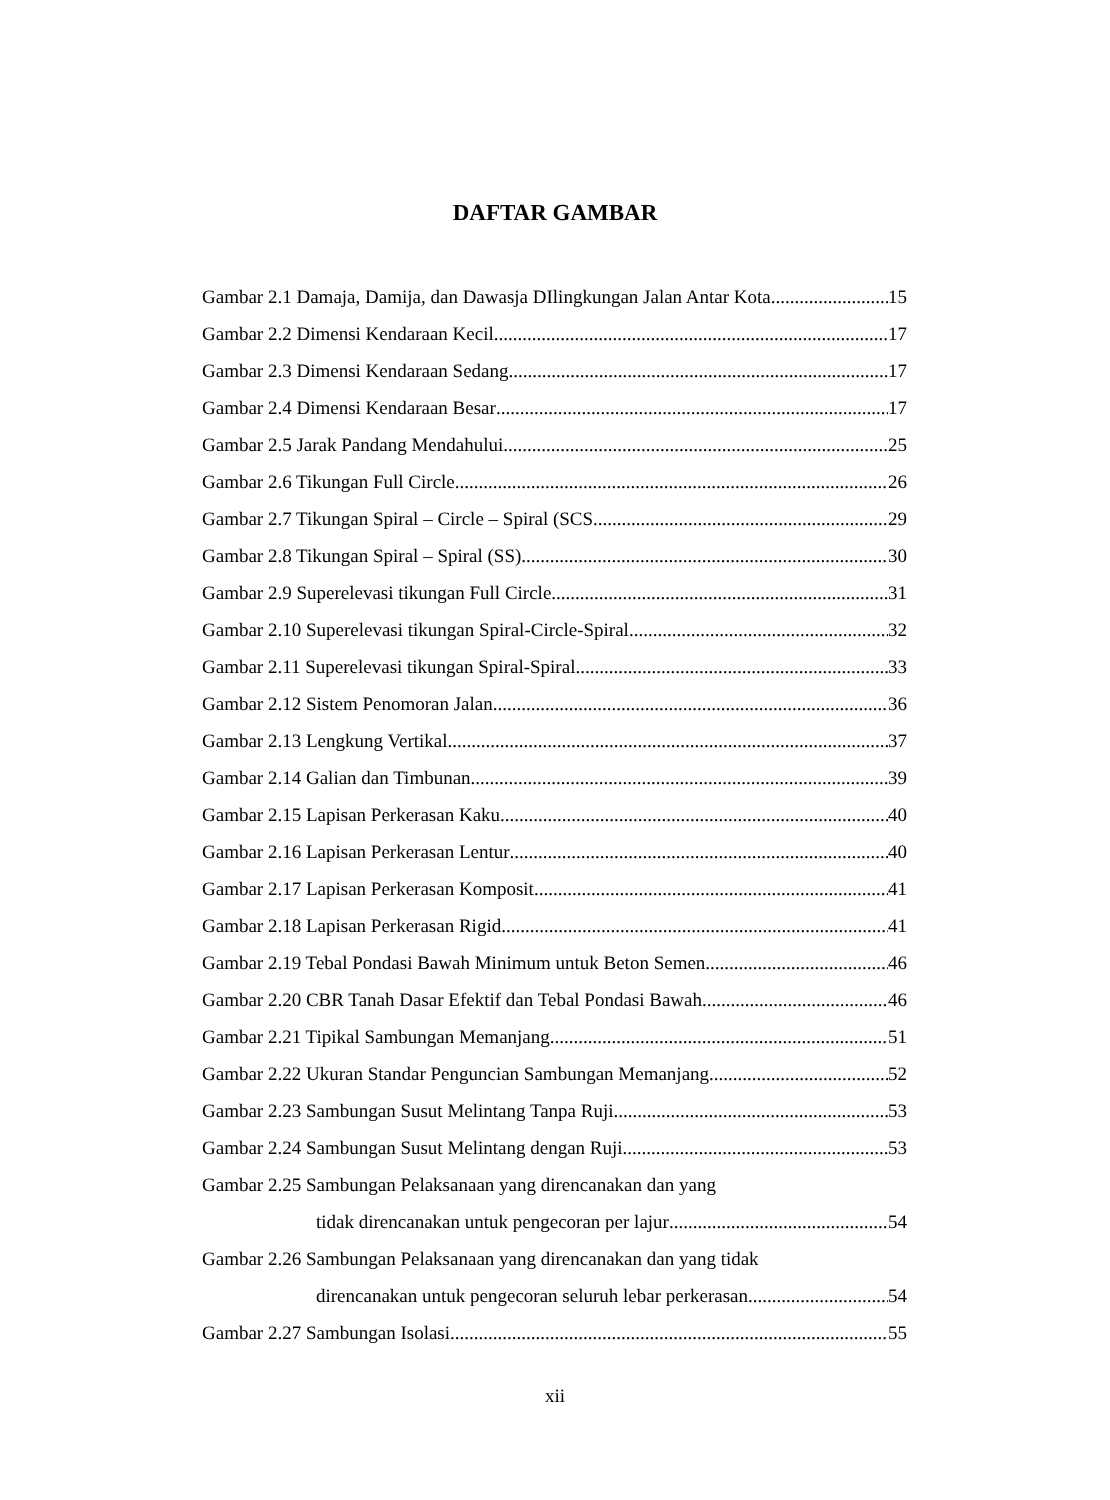DAFTAR GAMBAR
Gambar 2.1 Damaja, Damija, dan Dawasja DIlingkungan Jalan Antar Kota 15
Gambar 2.2 Dimensi Kendaraan Kecil 17
Gambar 2.3 Dimensi Kendaraan Sedang 17
Gambar 2.4 Dimensi Kendaraan Besar 17
Gambar 2.5 Jarak Pandang Mendahului 25
Gambar 2.6 Tikungan Full Circle 26
Gambar 2.7 Tikungan Spiral – Circle – Spiral (SCS 29
Gambar 2.8 Tikungan Spiral – Spiral (SS) 30
Gambar 2.9 Superelevasi tikungan Full Circle 31
Gambar 2.10 Superelevasi tikungan Spiral-Circle-Spiral 32
Gambar 2.11 Superelevasi tikungan Spiral-Spiral 33
Gambar 2.12 Sistem Penomoran Jalan 36
Gambar 2.13 Lengkung Vertikal 37
Gambar 2.14 Galian dan Timbunan 39
Gambar 2.15 Lapisan Perkerasan Kaku 40
Gambar 2.16 Lapisan Perkerasan Lentur 40
Gambar 2.17 Lapisan Perkerasan Komposit 41
Gambar 2.18 Lapisan Perkerasan Rigid 41
Gambar 2.19 Tebal Pondasi Bawah Minimum untuk Beton Semen 46
Gambar 2.20 CBR Tanah Dasar Efektif dan Tebal Pondasi Bawah 46
Gambar 2.21 Tipikal Sambungan Memanjang 51
Gambar 2.22 Ukuran Standar Penguncian Sambungan Memanjang 52
Gambar 2.23 Sambungan Susut Melintang Tanpa Ruji 53
Gambar 2.24 Sambungan Susut Melintang dengan Ruji 53
Gambar 2.25 Sambungan Pelaksanaan yang direncanakan dan yang
tidak direncanakan untuk pengecoran per lajur 54
Gambar 2.26 Sambungan Pelaksanaan yang direncanakan dan yang tidak
direncanakan untuk pengecoran seluruh lebar perkerasan 54
Gambar 2.27 Sambungan Isolasi 55
xii